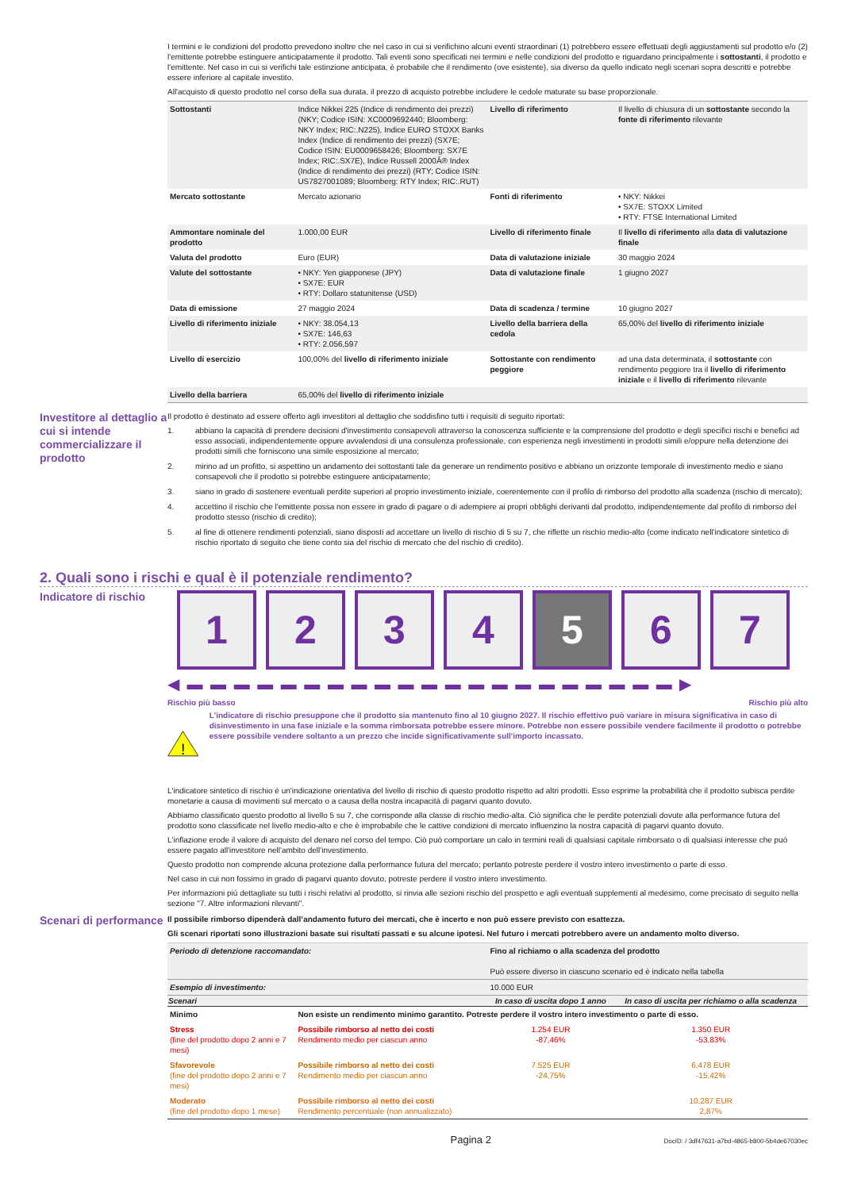I termini e le condizioni del prodotto prevedono inoltre che nel caso in cui si verifichino alcuni eventi straordinari (1) potrebbero essere effettuati degli aggiustamenti sul prodotto e/o (2) l'emittente potrebbe estinguere anticipatamente il prodotto. Tali eventi sono specificati nei termini e nelle condizioni del prodotto e riguardano principalmente i sottostanti, il prodotto e l'emittente. Nel caso in cui si verifichi tale estinzione anticipata, è probabile che il rendimento (ove esistente), sia diverso da quello indicato negli scenari sopra descritti e potrebbe essere inferiore al capitale investito.
All'acquisto di questo prodotto nel corso della sua durata, il prezzo di acquisto potrebbe includere le cedole maturate su base proporzionale.
| Sottostanti | Indice Nikkei 225 (Indice di rendimento dei prezzi) (NKY; Codice ISIN: XC0009692440; Bloomberg: NKY Index; RIC:.N225), Indice EURO STOXX Banks Index (Indice di rendimento dei prezzi) (SX7E; Codice ISIN: EU0009658426; Bloomberg: SX7E Index; RIC:.SX7E), Indice Russell 2000Â® Index (Indice di rendimento dei prezzi) (RTY; Codice ISIN: US7827001089; Bloomberg: RTY Index; RIC:.RUT) | Livello di riferimento | Il livello di chiusura di un sottostante secondo la fonte di riferimento rilevante |
| Mercato sottostante | Mercato azionario | Fonti di riferimento | • NKY: Nikkei • SX7E: STOXX Limited • RTY: FTSE International Limited |
| Ammontare nominale del prodotto | 1.000,00 EUR | Livello di riferimento finale | Il livello di riferimento alla data di valutazione finale |
| Valuta del prodotto | Euro (EUR) | Data di valutazione iniziale | 30 maggio 2024 |
| Valute del sottostante | • NKY: Yen giapponese (JPY) • SX7E: EUR • RTY: Dollaro statunitense (USD) | Data di valutazione finale | 1 giugno 2027 |
| Data di emissione | 27 maggio 2024 | Data di scadenza / termine | 10 giugno 2027 |
| Livello di riferimento iniziale | • NKY: 38.054,13 • SX7E: 146,63 • RTY: 2.056,597 | Livello della barriera della cedola | 65,00% del livello di riferimento iniziale |
| Livello di esercizio | 100,00% del livello di riferimento iniziale | Sottostante con rendimento peggiore | ad una data determinata, il sottostante con rendimento peggiore tra il livello di riferimento iniziale e il livello di riferimento rilevante |
| Livello della barriera | 65,00% del livello di riferimento iniziale | | |
Investitore al dettaglio a cui si intende commercializzare il prodotto
Il prodotto è destinato ad essere offerto agli investitori al dettaglio che soddisfino tutti i requisiti di seguito riportati:
1. abbiano la capacità di prendere decisioni d'investimento consapevoli attraverso la conoscenza sufficiente e la comprensione del prodotto e degli specifici rischi e benefici ad esso associati, indipendentemente oppure avvalendosi di una consulenza professionale, con esperienza negli investimenti in prodotti simili e/oppure nella detenzione dei prodotti simili che forniscono una simile esposizione al mercato;
2. mirino ad un profitto, si aspettino un andamento dei sottostanti tale da generare un rendimento positivo e abbiano un orizzonte temporale di investimento medio e siano consapevoli che il prodotto si potrebbe estinguere anticipatamente;
3. siano in grado di sostenere eventuali perdite superiori al proprio investimento iniziale, coerentemente con il profilo di rimborso del prodotto alla scadenza (rischio di mercato);
4. accettino il rischio che l'emittente possa non essere in grado di pagare o di adempiere ai propri obblighi derivanti dal prodotto, indipendentemente dal profilo di rimborso del prodotto stesso (rischio di credito);
5. al fine di ottenere rendimenti potenziali, siano disposti ad accettare un livello di rischio di 5 su 7, che riflette un rischio medio-alto (come indicato nell'indicatore sintetico di rischio riportato di seguito che tiene conto sia del rischio di mercato che del rischio di credito).
2. Quali sono i rischi e qual è il potenziale rendimento?
Indicatore di rischio
1 2 3 4 5 6 7
◀ ▬ ▬ ▬ ▬ ▬ ▬ ▬ ▬ ▬ ▬ ▬ ▬ ▬ ▬ ▬ ▬ ▬ ▬ ▬ ▬ ▬ ▶
Rischio più basso Rischio più alto
!
L'indicatore di rischio presuppone che il prodotto sia mantenuto fino al 10 giugno 2027. Il rischio effettivo può variare in misura significativa in caso di disinvestimento in una fase iniziale e la somma rimborsata potrebbe essere minore. Potrebbe non essere possibile vendere facilmente il prodotto o potrebbe essere possibile vendere soltanto a un prezzo che incide significativamente sull'importo incassato.
L'indicatore sintetico di rischio è un'indicazione orientativa del livello di rischio di questo prodotto rispetto ad altri prodotti. Esso esprime la probabilità che il prodotto subisca perdite monetarie a causa di movimenti sul mercato o a causa della nostra incapacità di pagarvi quanto dovuto.
Abbiamo classificato questo prodotto al livello 5 su 7, che corrisponde alla classe di rischio medio-alta. Ciò significa che le perdite potenziali dovute alla performance futura del prodotto sono classificate nel livello medio-alto e che è improbabile che le cattive condizioni di mercato influenzino la nostra capacità di pagarvi quanto dovuto.
L'inflazione erode il valore di acquisto del denaro nel corso del tempo. Ciò può comportare un calo in termini reali di qualsiasi capitale rimborsato o di qualsiasi interesse che può essere pagato all'investitore nell'ambito dell'investimento.
Questo prodotto non comprende alcuna protezione dalla performance futura del mercato; pertanto potreste perdere il vostro intero investimento o parte di esso.
Nel caso in cui non fossimo in grado di pagarvi quanto dovuto, potreste perdere il vostro intero investimento.
Per informazioni più dettagliate su tutti i rischi relativi al prodotto, si rinvia alle sezioni rischio del prospetto e agli eventuali supplementi al medesimo, come precisato di seguito nella sezione "7. Altre informazioni rilevanti".
Scenari di performance
Il possibile rimborso dipenderà dall’andamento futuro dei mercati, che è incerto e non può essere previsto con esattezza.
Gli scenari riportati sono illustrazioni basate sui risultati passati e su alcune ipotesi. Nel futuro i mercati potrebbero avere un andamento molto diverso.
| Periodo di detenzione raccomandato: | | Fino al richiamo o alla scadenza del prodotto Può essere diverso in ciascuno scenario ed è indicato nella tabella | |
| Esempio di investimento: | | 10.000 EUR | |
| Scenari | | In caso di uscita dopo 1 anno | In caso di uscita per richiamo o alla scadenza |
| Minimo | Non esiste un rendimento minimo garantito. Potreste perdere il vostro intero investimento o parte di esso. | | |
| Stress (fine del prodotto dopo 2 anni e 7 mesi) | Possibile rimborso al netto dei costi Rendimento medio per ciascun anno | 1.254 EUR -87,46% | 1.350 EUR -53,83% |
| Sfavorevole (fine del prodotto dopo 2 anni e 7 mesi) | Possibile rimborso al netto dei costi Rendimento medio per ciascun anno | 7.525 EUR -24,75% | 6.478 EUR -15,42% |
| Moderato (fine del prodotto dopo 1 mese) | Possibile rimborso al netto dei costi Rendimento percentuale (non annualizzato) | | 10.287 EUR 2,87% |
Pagina 2 DocID: / 3df47631-a7bd-4865-b800-5b4de67030ec